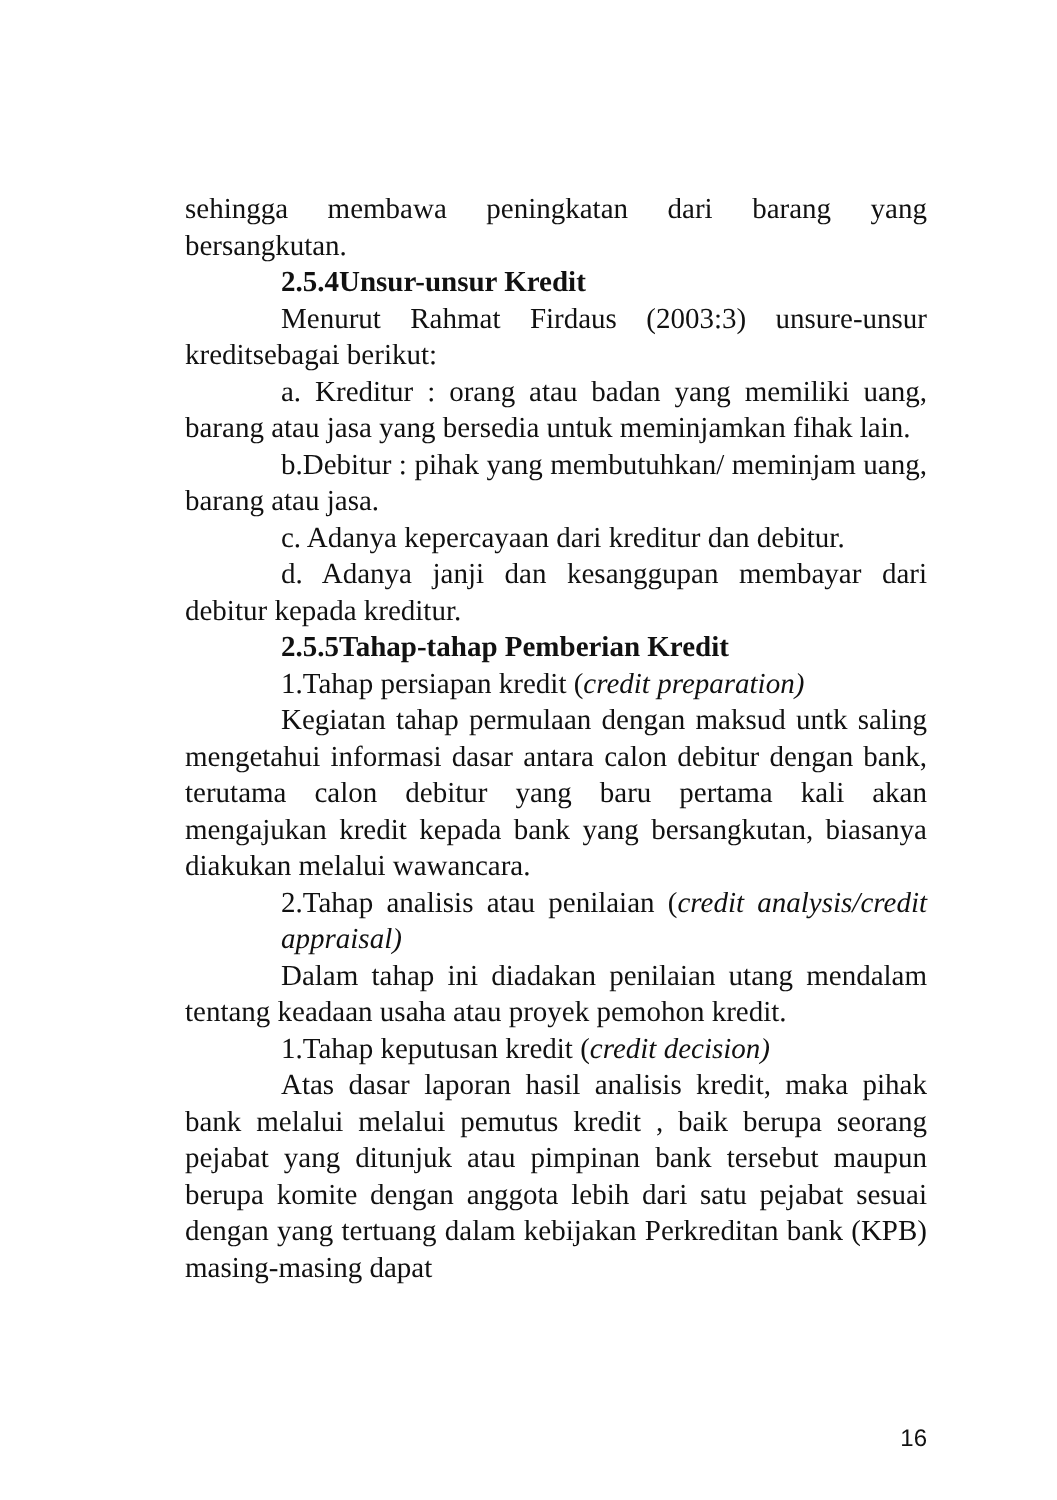sehingga membawa peningkatan dari barang yang bersangkutan.
2.5.4Unsur-unsur Kredit
Menurut Rahmat Firdaus (2003:3) unsure-unsur kreditsebagai berikut:
a. Kreditur : orang atau badan yang memiliki uang, barang atau jasa yang bersedia untuk meminjamkan fihak lain.
b.Debitur : pihak yang membutuhkan/ meminjam uang, barang atau jasa.
c. Adanya kepercayaan dari kreditur dan debitur.
d. Adanya janji dan kesanggupan membayar dari debitur kepada kreditur.
2.5.5Tahap-tahap Pemberian Kredit
1.Tahap persiapan kredit (credit preparation)
Kegiatan tahap permulaan dengan maksud untk saling mengetahui informasi dasar antara calon debitur dengan bank, terutama calon debitur yang baru pertama kali akan mengajukan kredit kepada bank yang bersangkutan, biasanya diakukan melalui wawancara.
2.Tahap analisis atau penilaian (credit analysis/credit appraisal)
Dalam tahap ini diadakan penilaian utang mendalam tentang keadaan usaha atau proyek pemohon kredit.
1.Tahap keputusan kredit (credit decision)
Atas dasar laporan hasil analisis kredit, maka pihak bank melalui melalui pemutus kredit , baik berupa seorang pejabat yang ditunjuk atau pimpinan bank tersebut maupun berupa komite dengan anggota lebih dari satu pejabat sesuai dengan yang tertuang dalam kebijakan Perkreditan bank (KPB) masing-masing dapat
16